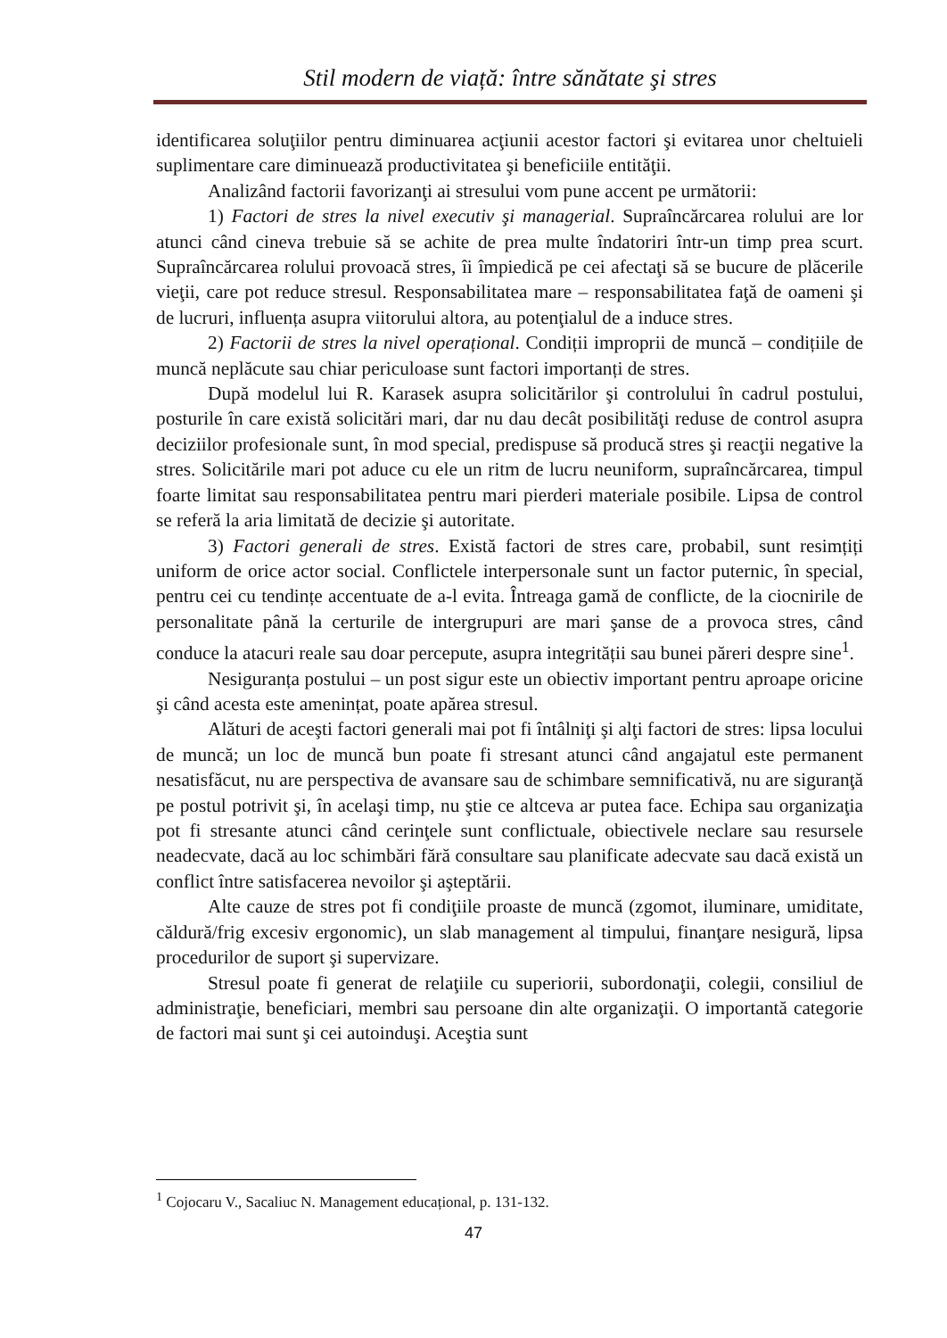Stil modern de viață: între sănătate şi stres
identificarea soluţiilor pentru diminuarea acţiunii acestor factori şi evitarea unor cheltuieli suplimentare care diminuează productivitatea şi beneficiile entităţii.
Analizând factorii favorizanţi ai stresului vom pune accent pe următorii:
1) Factori de stres la nivel executiv şi managerial. Supraîncărcarea rolului are lor atunci când cineva trebuie să se achite de prea multe îndatoriri într-un timp prea scurt. Supraîncărcarea rolului provoacă stres, îi împiedică pe cei afectaţi să se bucure de plăcerile vieţii, care pot reduce stresul. Responsabilitatea mare – responsabilitatea faţă de oameni şi de lucruri, influența asupra viitorului altora, au potenţialul de a induce stres.
2) Factorii de stres la nivel operațional. Condiții improprii de muncă – condițiile de muncă neplăcute sau chiar periculoase sunt factori importanți de stres.
După modelul lui R. Karasek asupra solicitărilor şi controlului în cadrul postului, posturile în care există solicitări mari, dar nu dau decât posibilităţi reduse de control asupra deciziilor profesionale sunt, în mod special, predispuse să producă stres şi reacţii negative la stres. Solicitările mari pot aduce cu ele un ritm de lucru neuniform, supraîncărcarea, timpul foarte limitat sau responsabilitatea pentru mari pierderi materiale posibile. Lipsa de control se referă la aria limitată de decizie şi autoritate.
3) Factori generali de stres. Există factori de stres care, probabil, sunt resimțiți uniform de orice actor social. Conflictele interpersonale sunt un factor puternic, în special, pentru cei cu tendințe accentuate de a-l evita. Întreaga gamă de conflicte, de la ciocnirile de personalitate până la certurile de intergrupuri are mari şanse de a provoca stres, când conduce la atacuri reale sau doar percepute, asupra integrității sau bunei păreri despre sine<sup>1</sup>.
Nesiguranța postului – un post sigur este un obiectiv important pentru aproape oricine şi când acesta este amenințat, poate apărea stresul.
Alături de aceşti factori generali mai pot fi întâlniţi şi alţi factori de stres: lipsa locului de muncă; un loc de muncă bun poate fi stresant atunci când angajatul este permanent nesatisfăcut, nu are perspectiva de avansare sau de schimbare semnificativă, nu are siguranţă pe postul potrivit şi, în acelaşi timp, nu ştie ce altceva ar putea face. Echipa sau organizaţia pot fi stresante atunci când cerinţele sunt conflictuale, obiectivele neclare sau resursele neadecvate, dacă au loc schimbări fără consultare sau planificate adecvate sau dacă există un conflict între satisfacerea nevoilor şi aşteptării.
Alte cauze de stres pot fi condiţiile proaste de muncă (zgomot, iluminare, umiditate, căldură/frig excesiv ergonomic), un slab management al timpului, finanţare nesigură, lipsa procedurilor de suport şi supervizare.
Stresul poate fi generat de relaţiile cu superiorii, subordonaţii, colegii, consiliul de administraţie, beneficiari, membri sau persoane din alte organizaţii. O importantă categorie de factori mai sunt şi cei autoinduşi. Aceştia sunt
<sup>1</sup> Cojocaru V., Sacaliuc N. Management educațional, p. 131-132.
47